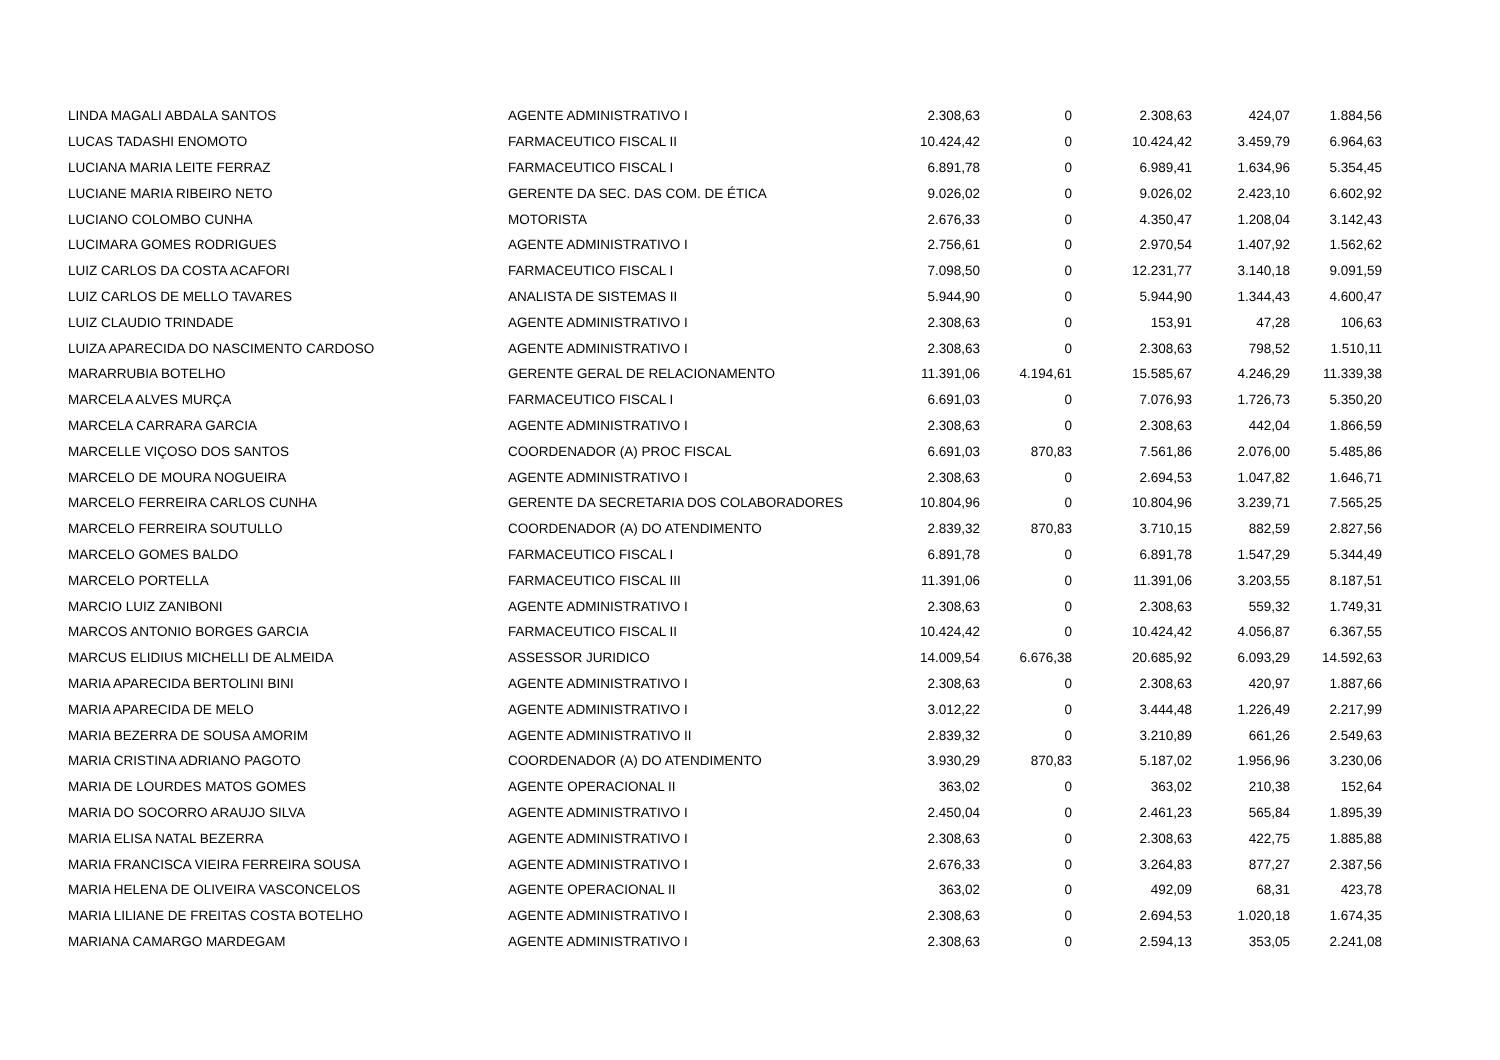| LINDA MAGALI ABDALA SANTOS | AGENTE ADMINISTRATIVO I | 2.308,63 | 0 | 2.308,63 | 424,07 | 1.884,56 |
| LUCAS TADASHI ENOMOTO | FARMACEUTICO FISCAL II | 10.424,42 | 0 | 10.424,42 | 3.459,79 | 6.964,63 |
| LUCIANA MARIA LEITE FERRAZ | FARMACEUTICO FISCAL I | 6.891,78 | 0 | 6.989,41 | 1.634,96 | 5.354,45 |
| LUCIANE MARIA RIBEIRO NETO | GERENTE DA SEC. DAS COM. DE ÉTICA | 9.026,02 | 0 | 9.026,02 | 2.423,10 | 6.602,92 |
| LUCIANO COLOMBO CUNHA | MOTORISTA | 2.676,33 | 0 | 4.350,47 | 1.208,04 | 3.142,43 |
| LUCIMARA GOMES RODRIGUES | AGENTE ADMINISTRATIVO I | 2.756,61 | 0 | 2.970,54 | 1.407,92 | 1.562,62 |
| LUIZ CARLOS DA COSTA ACAFORI | FARMACEUTICO FISCAL I | 7.098,50 | 0 | 12.231,77 | 3.140,18 | 9.091,59 |
| LUIZ CARLOS DE MELLO TAVARES | ANALISTA DE SISTEMAS II | 5.944,90 | 0 | 5.944,90 | 1.344,43 | 4.600,47 |
| LUIZ CLAUDIO TRINDADE | AGENTE ADMINISTRATIVO I | 2.308,63 | 0 | 153,91 | 47,28 | 106,63 |
| LUIZA APARECIDA DO NASCIMENTO CARDOSO | AGENTE ADMINISTRATIVO I | 2.308,63 | 0 | 2.308,63 | 798,52 | 1.510,11 |
| MARARRUBIA BOTELHO | GERENTE GERAL DE RELACIONAMENTO | 11.391,06 | 4.194,61 | 15.585,67 | 4.246,29 | 11.339,38 |
| MARCELA ALVES MURÇA | FARMACEUTICO FISCAL I | 6.691,03 | 0 | 7.076,93 | 1.726,73 | 5.350,20 |
| MARCELA CARRARA GARCIA | AGENTE ADMINISTRATIVO I | 2.308,63 | 0 | 2.308,63 | 442,04 | 1.866,59 |
| MARCELLE VIÇOSO DOS SANTOS | COORDENADOR (A) PROC FISCAL | 6.691,03 | 870,83 | 7.561,86 | 2.076,00 | 5.485,86 |
| MARCELO DE MOURA NOGUEIRA | AGENTE ADMINISTRATIVO I | 2.308,63 | 0 | 2.694,53 | 1.047,82 | 1.646,71 |
| MARCELO FERREIRA CARLOS CUNHA | GERENTE DA SECRETARIA DOS COLABORADORES | 10.804,96 | 0 | 10.804,96 | 3.239,71 | 7.565,25 |
| MARCELO FERREIRA SOUTULLO | COORDENADOR (A) DO ATENDIMENTO | 2.839,32 | 870,83 | 3.710,15 | 882,59 | 2.827,56 |
| MARCELO GOMES BALDO | FARMACEUTICO FISCAL I | 6.891,78 | 0 | 6.891,78 | 1.547,29 | 5.344,49 |
| MARCELO PORTELLA | FARMACEUTICO FISCAL III | 11.391,06 | 0 | 11.391,06 | 3.203,55 | 8.187,51 |
| MARCIO LUIZ ZANIBONI | AGENTE ADMINISTRATIVO I | 2.308,63 | 0 | 2.308,63 | 559,32 | 1.749,31 |
| MARCOS ANTONIO BORGES GARCIA | FARMACEUTICO FISCAL II | 10.424,42 | 0 | 10.424,42 | 4.056,87 | 6.367,55 |
| MARCUS ELIDIUS MICHELLI DE ALMEIDA | ASSESSOR JURIDICO | 14.009,54 | 6.676,38 | 20.685,92 | 6.093,29 | 14.592,63 |
| MARIA APARECIDA BERTOLINI BINI | AGENTE ADMINISTRATIVO I | 2.308,63 | 0 | 2.308,63 | 420,97 | 1.887,66 |
| MARIA APARECIDA DE MELO | AGENTE ADMINISTRATIVO I | 3.012,22 | 0 | 3.444,48 | 1.226,49 | 2.217,99 |
| MARIA BEZERRA DE SOUSA AMORIM | AGENTE ADMINISTRATIVO II | 2.839,32 | 0 | 3.210,89 | 661,26 | 2.549,63 |
| MARIA CRISTINA ADRIANO PAGOTO | COORDENADOR (A) DO ATENDIMENTO | 3.930,29 | 870,83 | 5.187,02 | 1.956,96 | 3.230,06 |
| MARIA DE LOURDES MATOS GOMES | AGENTE OPERACIONAL II | 363,02 | 0 | 363,02 | 210,38 | 152,64 |
| MARIA DO SOCORRO ARAUJO SILVA | AGENTE ADMINISTRATIVO I | 2.450,04 | 0 | 2.461,23 | 565,84 | 1.895,39 |
| MARIA ELISA NATAL BEZERRA | AGENTE ADMINISTRATIVO I | 2.308,63 | 0 | 2.308,63 | 422,75 | 1.885,88 |
| MARIA FRANCISCA VIEIRA FERREIRA SOUSA | AGENTE ADMINISTRATIVO I | 2.676,33 | 0 | 3.264,83 | 877,27 | 2.387,56 |
| MARIA HELENA DE OLIVEIRA VASCONCELOS | AGENTE OPERACIONAL II | 363,02 | 0 | 492,09 | 68,31 | 423,78 |
| MARIA LILIANE DE FREITAS COSTA BOTELHO | AGENTE ADMINISTRATIVO I | 2.308,63 | 0 | 2.694,53 | 1.020,18 | 1.674,35 |
| MARIANA CAMARGO MARDEGAM | AGENTE ADMINISTRATIVO I | 2.308,63 | 0 | 2.594,13 | 353,05 | 2.241,08 |